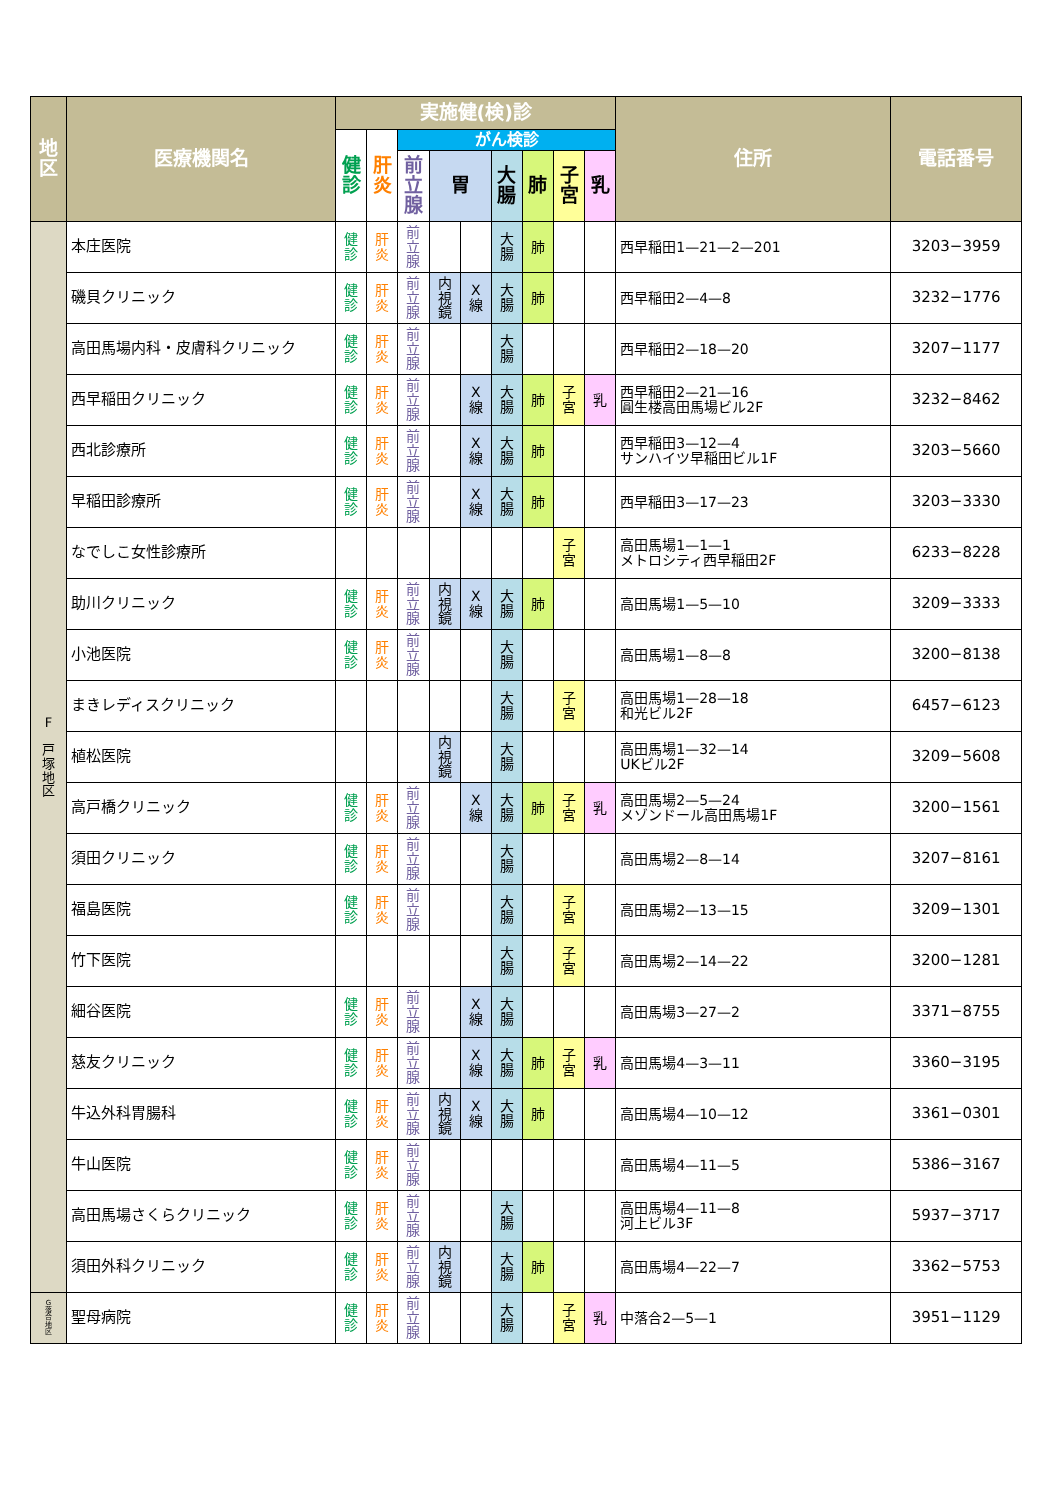| 地 区 | 医療機関名 | 実施健(検)診 | | | | | | | | | 住所 | 電話番号 |
| --- | --- | --- | --- | --- | --- | --- | --- | --- | --- | --- | --- | --- |
| | | 健 診 | 肝 炎 | がん検診 | | | | | | | | |
| | | | | 前 立 腺 | 胃 | | 大 腸 | 肺 | 子 宮 | 乳 | | |
| F 戸 塚 地 区 | 本庄医院 | 健 診 | 肝 炎 | 前 立 腺 | | | 大 腸 | 肺 | | | 西早稲田1—21—2—201 | 3203−3959 |
| | 磯貝クリニック | 健 診 | 肝 炎 | 前 立 腺 | 内 視 鏡 | X 線 | 大 腸 | 肺 | | | 西早稲田2—4—8 | 3232−1776 |
| | 高田馬場内科・皮膚科クリニック | 健 診 | 肝 炎 | 前 立 腺 | | | 大 腸 | | | | 西早稲田2—18—20 | 3207−1177 |
| | 西早稲田クリニック | 健 診 | 肝 炎 | 前 立 腺 | | X 線 | 大 腸 | 肺 | 子 宮 | 乳 | 西早稲田2—21—16 圓生楼高田馬場ビル2F | 3232−8462 |
| | 西北診療所 | 健 診 | 肝 炎 | 前 立 腺 | | X 線 | 大 腸 | 肺 | | | 西早稲田3—12—4 サンハイツ早稲田ビル1F | 3203−5660 |
| | 早稲田診療所 | 健 診 | 肝 炎 | 前 立 腺 | | X 線 | 大 腸 | 肺 | | | 西早稲田3—17—23 | 3203−3330 |
| | なでしこ女性診療所 | | | | | | | | 子 宮 | | 高田馬場1—1—1 メトロシティ西早稲田2F | 6233−8228 |
| | 助川クリニック | 健 診 | 肝 炎 | 前 立 腺 | 内 視 鏡 | X 線 | 大 腸 | 肺 | | | 高田馬場1—5—10 | 3209−3333 |
| | 小池医院 | 健 診 | 肝 炎 | 前 立 腺 | | | 大 腸 | | | | 高田馬場1—8—8 | 3200−8138 |
| | まきレディスクリニック | | | | | | 大 腸 | | 子 宮 | | 高田馬場1—28—18 和光ビル2F | 6457−6123 |
| | 植松医院 | | | | 内 視 鏡 | | 大 腸 | | | | 高田馬場1—32—14 UKビル2F | 3209−5608 |
| | 高戸橋クリニック | 健 診 | 肝 炎 | 前 立 腺 | | X 線 | 大 腸 | 肺 | 子 宮 | 乳 | 高田馬場2—5—24 メゾンドール高田馬場1F | 3200−1561 |
| | 須田クリニック | 健 診 | 肝 炎 | 前 立 腺 | | | 大 腸 | | | | 高田馬場2—8—14 | 3207−8161 |
| | 福島医院 | 健 診 | 肝 炎 | 前 立 腺 | | | 大 腸 | | 子 宮 | | 高田馬場2—13—15 | 3209−1301 |
| | 竹下医院 | | | | | | 大 腸 | | 子 宮 | | 高田馬場2—14—22 | 3200−1281 |
| | 細谷医院 | 健 診 | 肝 炎 | 前 立 腺 | | X 線 | 大 腸 | | | | 高田馬場3—27—2 | 3371−8755 |
| | 慈友クリニック | 健 診 | 肝 炎 | 前 立 腺 | | X 線 | 大 腸 | 肺 | 子 宮 | 乳 | 高田馬場4—3—11 | 3360−3195 |
| | 牛込外科胃腸科 | 健 診 | 肝 炎 | 前 立 腺 | 内 視 鏡 | X 線 | 大 腸 | 肺 | | | 高田馬場4—10—12 | 3361−0301 |
| | 牛山医院 | 健 診 | 肝 炎 | 前 立 腺 | | | | | | | 高田馬場4—11—5 | 5386−3167 |
| | 高田馬場さくらクリニック | 健 診 | 肝 炎 | 前 立 腺 | | | 大 腸 | | | | 高田馬場4—11—8 河上ビル3F | 5937−3717 |
| | 須田外科クリニック | 健 診 | 肝 炎 | 前 立 腺 | 内 視 鏡 | | 大 腸 | 肺 | | | 高田馬場4—22—7 | 3362−5753 |
| G 落 合 地 区 | 聖母病院 | 健 診 | 肝 炎 | 前 立 腺 | | | 大 腸 | | 子 宮 | 乳 | 中落合2—5—1 | 3951−1129 |